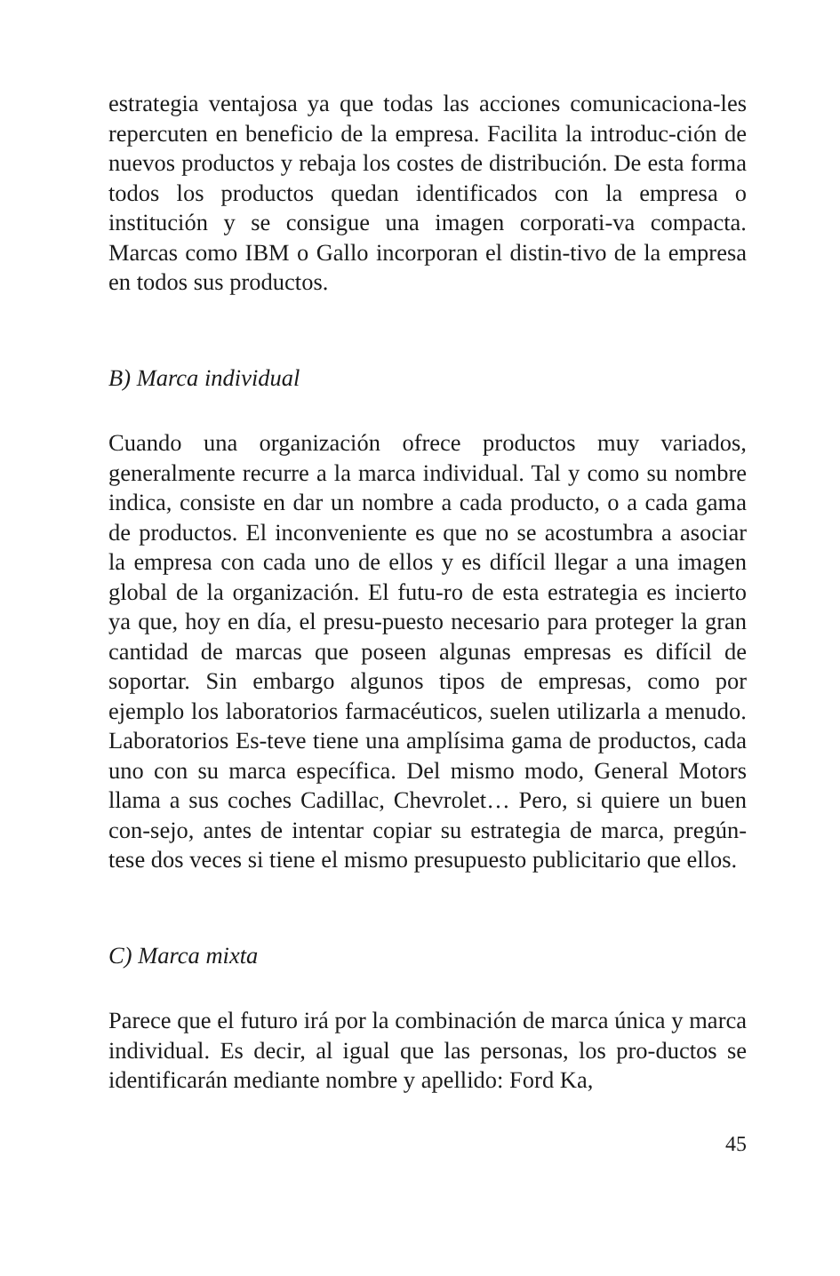estrategia ventajosa ya que todas las acciones comunicaciona-les repercuten en beneficio de la empresa. Facilita la introduc-ción de nuevos productos y rebaja los costes de distribución. De esta forma todos los productos quedan identificados con la empresa o institución y se consigue una imagen corporati-va compacta. Marcas como IBM o Gallo incorporan el distin-tivo de la empresa en todos sus productos.
B) Marca individual
Cuando una organización ofrece productos muy variados, generalmente recurre a la marca individual. Tal y como su nombre indica, consiste en dar un nombre a cada producto, o a cada gama de productos. El inconveniente es que no se acostumbra a asociar la empresa con cada uno de ellos y es difícil llegar a una imagen global de la organización. El futu-ro de esta estrategia es incierto ya que, hoy en día, el presu-puesto necesario para proteger la gran cantidad de marcas que poseen algunas empresas es difícil de soportar. Sin embargo algunos tipos de empresas, como por ejemplo los laboratorios farmacéuticos, suelen utilizarla a menudo. Laboratorios Es-teve tiene una amplísima gama de productos, cada uno con su marca específica. Del mismo modo, General Motors llama a sus coches Cadillac, Chevrolet… Pero, si quiere un buen con-sejo, antes de intentar copiar su estrategia de marca, pregún-tese dos veces si tiene el mismo presupuesto publicitario que ellos.
C) Marca mixta
Parece que el futuro irá por la combinación de marca única y marca individual. Es decir, al igual que las personas, los pro-ductos se identificarán mediante nombre y apellido: Ford Ka,
45